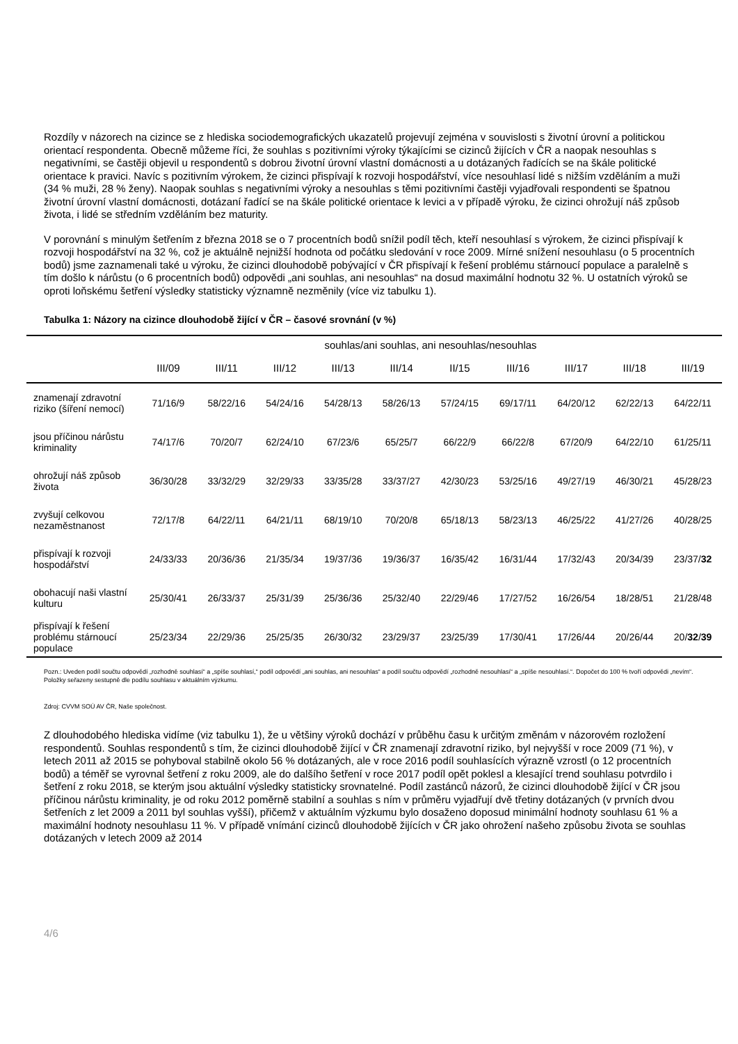Rozdíly v názorech na cizince se z hlediska sociodemografických ukazatelů projevují zejména v souvislosti s životní úrovní a politickou orientací respondenta. Obecně můžeme říci, že souhlas s pozitivními výroky týkajícími se cizinců žijících v ČR a naopak nesouhlas s negativními, se častěji objevil u respondentů s dobrou životní úrovní vlastní domácnosti a u dotázaných řadících se na škále politické orientace k pravici. Navíc s pozitivním výrokem, že cizinci přispívají k rozvoji hospodářství, více nesouhlasí lidé s nižším vzděláním a muži (34 % muži, 28 % ženy). Naopak souhlas s negativními výroky a nesouhlas s těmi pozitivními častěji vyjadřovali respondenti se špatnou životní úrovní vlastní domácnosti, dotázaní řadící se na škále politické orientace k levici a v případě výroku, že cizinci ohrožují náš způsob života, i lidé se středním vzděláním bez maturity.
V porovnání s minulým šetřením z března 2018 se o 7 procentních bodů snížil podíl těch, kteří nesouhlasí s výrokem, že cizinci přispívají k rozvoji hospodářství na 32 %, což je aktuálně nejnižší hodnota od počátku sledování v roce 2009. Mírné snížení nesouhlasu (o 5 procentních bodů) jsme zaznamenali také u výroku, že cizinci dlouhodobě pobývající v ČR přispívají k řešení problému stárnoucí populace a paralelně s tím došlo k nárůstu (o 6 procentních bodů) odpovědi „ani souhlas, ani nesouhlas“ na dosud maximální hodnotu 32 %. U ostatních výroků se oproti loňskému šetření výsledky statisticky významně nezměnily (více viz tabulku 1).
Tabulka 1: Názory na cizince dlouhodobě žijící v ČR – časové srovnání (v %)
| | souhlas/ani souhlas, ani nesouhlas/nesouhlas | | | | | | | | | |
| --- | --- | --- | --- | --- | --- | --- | --- | --- | --- | --- |
| | III/09 | III/11 | III/12 | III/13 | III/14 | II/15 | III/16 | III/17 | III/18 | III/19 |
| znamenají zdravotní riziko (šíření nemocí) | 71/16/9 | 58/22/16 | 54/24/16 | 54/28/13 | 58/26/13 | 57/24/15 | 69/17/11 | 64/20/12 | 62/22/13 | 64/22/11 |
| jsou příčinou nárůstu kriminality | 74/17/6 | 70/20/7 | 62/24/10 | 67/23/6 | 65/25/7 | 66/22/9 | 66/22/8 | 67/20/9 | 64/22/10 | 61/25/11 |
| ohrožují náš způsob života | 36/30/28 | 33/32/29 | 32/29/33 | 33/35/28 | 33/37/27 | 42/30/23 | 53/25/16 | 49/27/19 | 46/30/21 | 45/28/23 |
| zvyšují celkovou nezaměstnanost | 72/17/8 | 64/22/11 | 64/21/11 | 68/19/10 | 70/20/8 | 65/18/13 | 58/23/13 | 46/25/22 | 41/27/26 | 40/28/25 |
| přispívají k rozvoji hospodářství | 24/33/33 | 20/36/36 | 21/35/34 | 19/37/36 | 19/36/37 | 16/35/42 | 16/31/44 | 17/32/43 | 20/34/39 | 23/37/ 32 |
| obohacují naši vlastní kulturu | 25/30/41 | 26/33/37 | 25/31/39 | 25/36/36 | 25/32/40 | 22/29/46 | 17/27/52 | 16/26/54 | 18/28/51 | 21/28/48 |
| přispívají k řešení problému stárnoucí populace | 25/23/34 | 22/29/36 | 25/25/35 | 26/30/32 | 23/29/37 | 23/25/39 | 17/30/41 | 17/26/44 | 20/26/44 | 20/ 32 / 39 |
Pozn.: Uveden podíl součtu odpovědí „rozhodně souhlasí“ a „spíše souhlasí,“ podíl odpovědí „ani souhlas, ani nesouhlas“ a podíl součtu odpovědí „rozhodně nesouhlasí“ a „spíše nesouhlasí.“. Dopočet do 100 % tvoří odpovědi „nevím“. Položky seřazeny sestupně dle podílu souhlasu v aktuálním výzkumu.
Zdroj: CVVM SOÚ AV ČR, Naše společnost.
Z dlouhodobého hlediska vidíme (viz tabulku 1), že u většiny výroků dochází v průběhu času k určitým změnám v názorovém rozložení respondentů. Souhlas respondentů s tím, že cizinci dlouhodobě žijící v ČR znamenají zdravotní riziko, byl nejvyšší v roce 2009 (71 %), v letech 2011 až 2015 se pohyboval stabilně okolo 56 % dotázaných, ale v roce 2016 podíl souhlasících výrazně vzrostl (o 12 procentních bodů) a téměř se vyrovnal šetření z roku 2009, ale do dalšího šetření v roce 2017 podíl opět poklesl a klesající trend souhlasu potvrdilo i šetření z roku 2018, se kterým jsou aktuální výsledky statisticky srovnatelné. Podíl zastánců názorů, že cizinci dlouhodobě žijící v ČR jsou příčinou nárůstu kriminality, je od roku 2012 poměrně stabilní a souhlas s ním v průměru vyjadřují dvě třetiny dotázaných (v prvních dvou šetřeních z let 2009 a 2011 byl souhlas vyšší), přičemž v aktuálním výzkumu bylo dosaženo doposud minimální hodnoty souhlasu 61 % a maximální hodnoty nesouhlasu 11 %. V případě vnímání cizinců dlouhodobě žijících v ČR jako ohrožení našeho způsobu života se souhlas dotázaných v letech 2009 až 2014
4/6